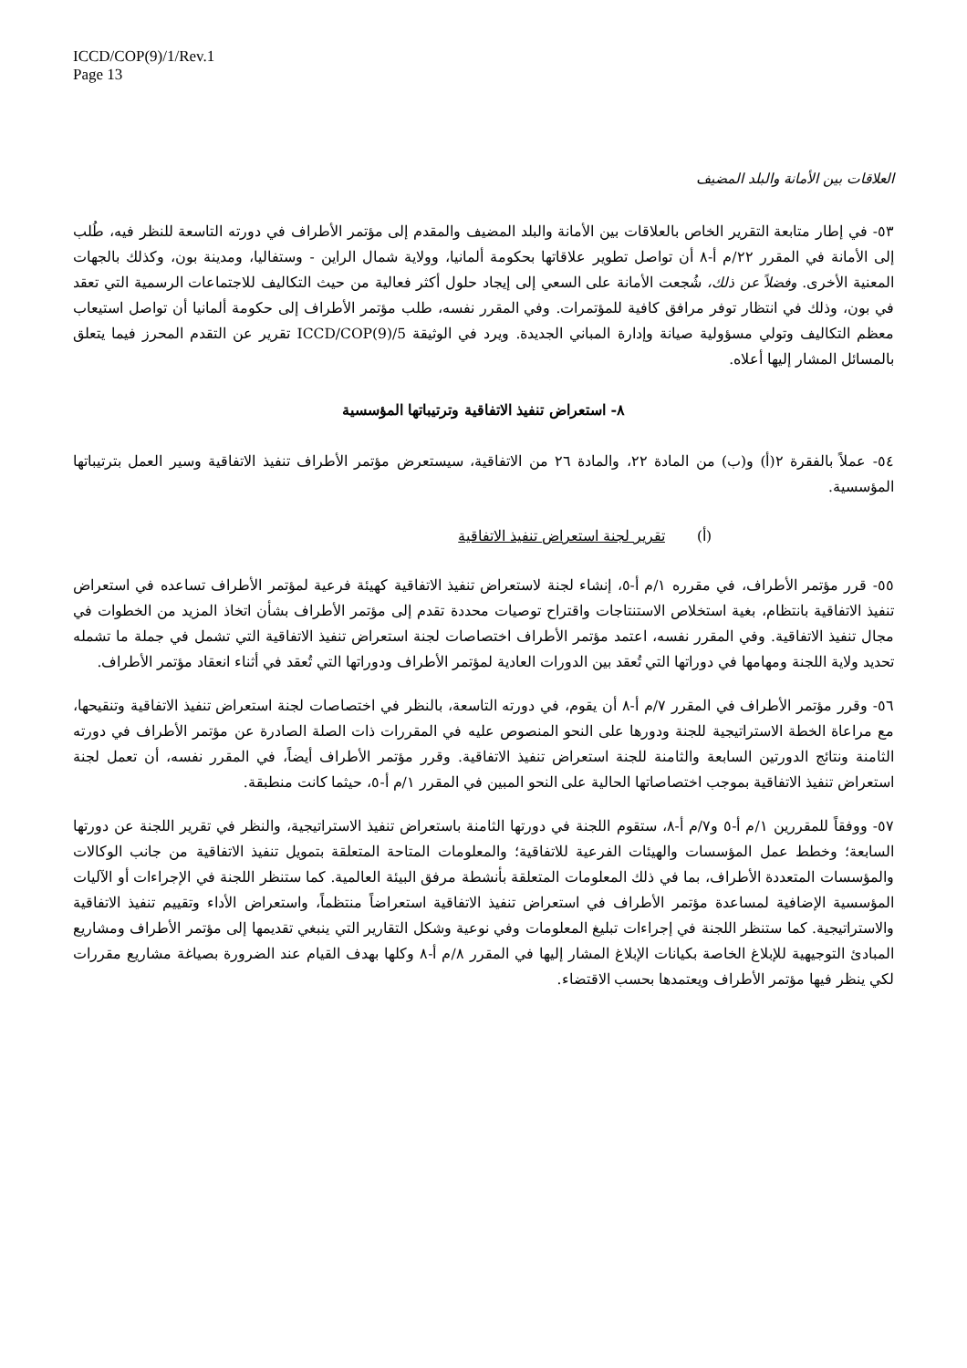ICCD/COP(9)/1/Rev.1
Page 13
العلاقات بين الأمانة والبلد المضيف
٥٣- في إطار متابعة التقرير الخاص بالعلاقات بين الأمانة والبلد المضيف والمقدم إلى مؤتمر الأطراف في دورته التاسعة للنظر فيه، طُلب إلى الأمانة في المقرر ٢٢/م أ-٨ أن تواصل تطوير علاقاتها بحكومة ألمانيا، وولاية شمال الراين - وستفاليا، ومدينة بون، وكذلك بالجهات المعنية الأخرى. وفضلاً عن ذلك، شُجعت الأمانة على السعي إلى إيجاد حلول أكثر فعالية من حيث التكاليف للاجتماعات الرسمية التي تعقد في بون، وذلك في انتظار توفر مرافق كافية للمؤتمرات. وفي المقرر نفسه، طلب مؤتمر الأطراف إلى حكومة ألمانيا أن تواصل استيعاب معظم التكاليف وتولي مسؤولية صيانة وإدارة المباني الجديدة. ويرد في الوثيقة ICCD/COP(9)/5 تقرير عن التقدم المحرز فيما يتعلق بالمسائل المشار إليها أعلاه.
٨- استعراض تنفيذ الاتفاقية وترتيباتها المؤسسية
٥٤- عملاً بالفقرة ٢(أ) و(ب) من المادة ٢٢، والمادة ٢٦ من الاتفاقية، سيستعرض مؤتمر الأطراف تنفيذ الاتفاقية وسير العمل بترتيباتها المؤسسية.
(أ) تقرير لجنة استعراض تنفيذ الاتفاقية
٥٥- قرر مؤتمر الأطراف، في مقرره ١/م أ-٥، إنشاء لجنة لاستعراض تنفيذ الاتفاقية كهيئة فرعية لمؤتمر الأطراف تساعده في استعراض تنفيذ الاتفاقية بانتظام، بغية استخلاص الاستنتاجات واقتراح توصيات محددة تقدم إلى مؤتمر الأطراف بشأن اتخاذ المزيد من الخطوات في مجال تنفيذ الاتفاقية. وفي المقرر نفسه، اعتمد مؤتمر الأطراف اختصاصات لجنة استعراض تنفيذ الاتفاقية التي تشمل في جملة ما تشمله تحديد ولاية اللجنة ومهامها في دوراتها التي تُعقد بين الدورات العادية لمؤتمر الأطراف ودوراتها التي تُعقد في أثناء انعقاد مؤتمر الأطراف.
٥٦- وقرر مؤتمر الأطراف في المقرر ٧/م أ-٨ أن يقوم، في دورته التاسعة، بالنظر في اختصاصات لجنة استعراض تنفيذ الاتفاقية وتنقيحها، مع مراعاة الخطة الاستراتيجية للجنة ودورها على النحو المنصوص عليه في المقررات ذات الصلة الصادرة عن مؤتمر الأطراف في دورته الثامنة ونتائج الدورتين السابعة والثامنة للجنة استعراض تنفيذ الاتفاقية. وقرر مؤتمر الأطراف أيضاً، في المقرر نفسه، أن تعمل لجنة استعراض تنفيذ الاتفاقية بموجب اختصاصاتها الحالية على النحو المبين في المقرر ١/م أ-٥، حيثما كانت منطبقة.
٥٧- ووفقاً للمقررين ١/م أ-٥ و٧/م أ-٨، ستقوم اللجنة في دورتها الثامنة باستعراض تنفيذ الاستراتيجية، والنظر في تقرير اللجنة عن دورتها السابعة؛ وخطط عمل المؤسسات والهيئات الفرعية للاتفاقية؛ والمعلومات المتاحة المتعلقة بتمويل تنفيذ الاتفاقية من جانب الوكالات والمؤسسات المتعددة الأطراف، بما في ذلك المعلومات المتعلقة بأنشطة مرفق البيئة العالمية. كما ستنظر اللجنة في الإجراءات أو الآليات المؤسسية الإضافية لمساعدة مؤتمر الأطراف في استعراض تنفيذ الاتفاقية استعراضاً منتظماً، واستعراض الأداء وتقييم تنفيذ الاتفاقية والاستراتيجية. كما ستنظر اللجنة في إجراءات تبليغ المعلومات وفي نوعية وشكل التقارير التي ينبغي تقديمها إلى مؤتمر الأطراف ومشاريع المبادئ التوجيهية للإبلاغ الخاصة بكيانات الإبلاغ المشار إليها في المقرر ٨/م أ-٨ وكلها بهدف القيام عند الضرورة بصياغة مشاريع مقررات لكي ينظر فيها مؤتمر الأطراف ويعتمدها بحسب الاقتضاء.